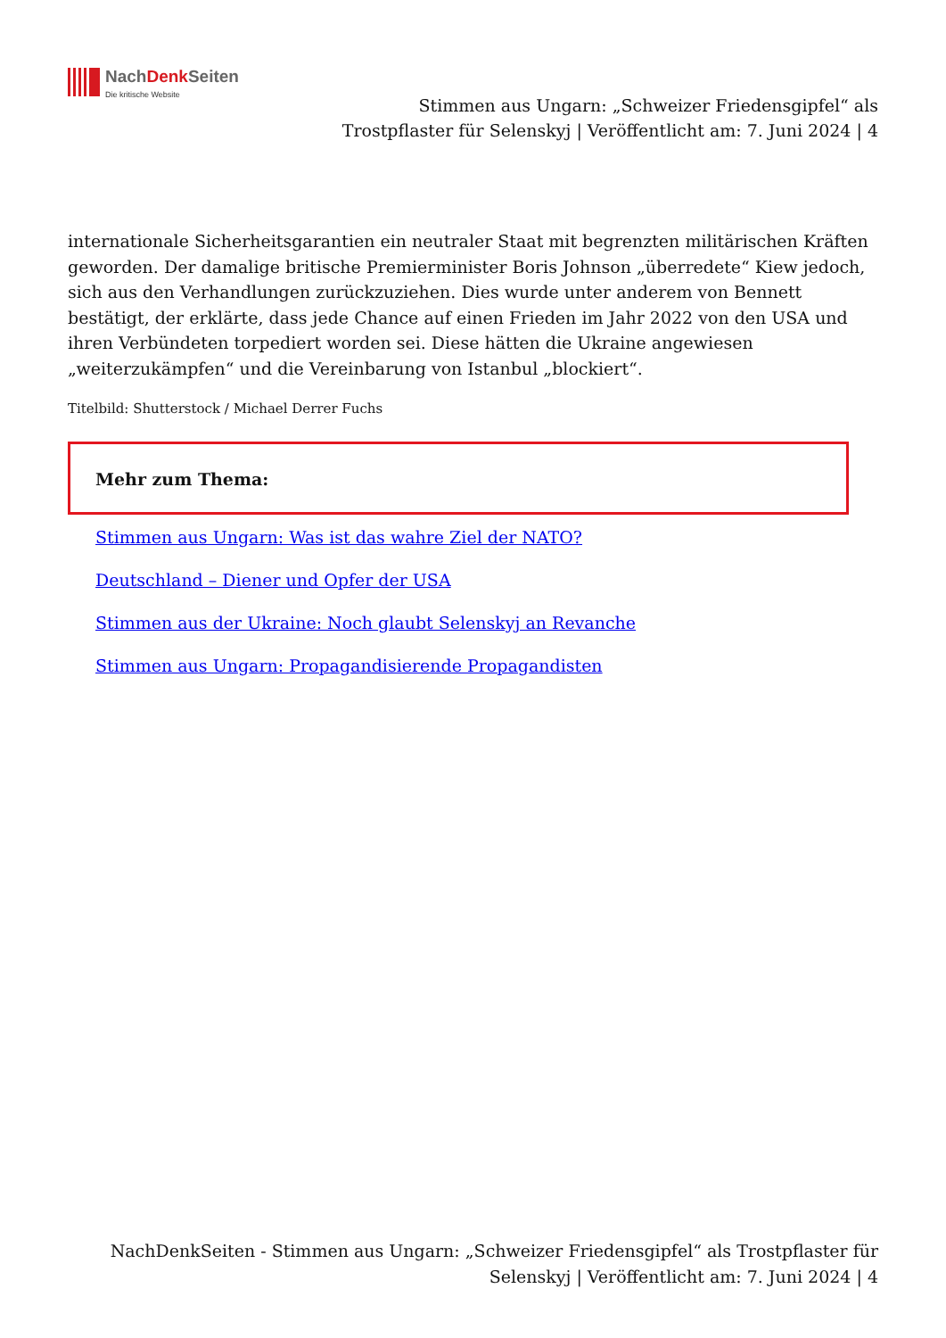NachDenk Seiten
Die kritische Website
Stimmen aus Ungarn: „Schweizer Friedensgipfel“ als Trostpflaster für Selenskyj | Veröffentlicht am: 7. Juni 2024 | 4
internationale Sicherheitsgarantien ein neutraler Staat mit begrenzten militärischen Kräften geworden. Der damalige britische Premierminister Boris Johnson „überredete“ Kiew jedoch, sich aus den Verhandlungen zurückzuziehen. Dies wurde unter anderem von Bennett bestätigt, der erklärte, dass jede Chance auf einen Frieden im Jahr 2022 von den USA und ihren Verbündeten torpediert worden sei. Diese hätten die Ukraine angewiesen „weiterzukämpfen“ und die Vereinbarung von Istanbul „blockiert“.
Titelbild: Shutterstock / Michael Derrer Fuchs
Mehr zum Thema:
Stimmen aus Ungarn: Was ist das wahre Ziel der NATO?
Deutschland – Diener und Opfer der USA
Stimmen aus der Ukraine: Noch glaubt Selenskyj an Revanche
Stimmen aus Ungarn: Propagandisierende Propagandisten
NachDenkSeiten - Stimmen aus Ungarn: „Schweizer Friedensgipfel“ als Trostpflaster für Selenskyj | Veröffentlicht am: 7. Juni 2024 | 4